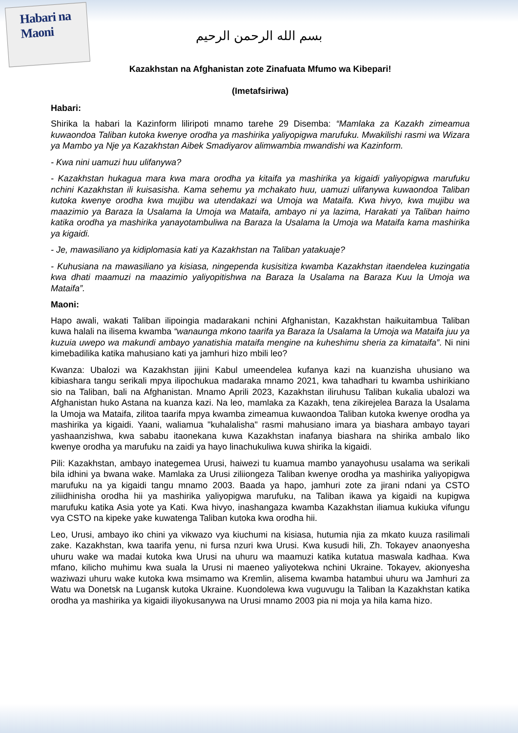Habari na Maoni
بسم الله الرحمن الرحيم
Kazakhstan na Afghanistan zote Zinafuata Mfumo wa Kibepari!
(Imetafsiriwa)
Habari:
Shirika la habari la Kazinform liliripoti mnamo tarehe 29 Disemba: “Mamlaka za Kazakh zimeamua kuwaondoa Taliban kutoka kwenye orodha ya mashirika yaliyopigwa marufuku. Mwakilishi rasmi wa Wizara ya Mambo ya Nje ya Kazakhstan Aibek Smadiyarov alimwambia mwandishi wa Kazinform.
- Kwa nini uamuzi huu ulifanywa?
- Kazakhstan hukagua mara kwa mara orodha ya kitaifa ya mashirika ya kigaidi yaliyopigwa marufuku nchini Kazakhstan ili kuisasisha. Kama sehemu ya mchakato huu, uamuzi ulifanywa kuwaondoa Taliban kutoka kwenye orodha kwa mujibu wa utendakazi wa Umoja wa Mataifa. Kwa hivyo, kwa mujibu wa maazimio ya Baraza la Usalama la Umoja wa Mataifa, ambayo ni ya lazima, Harakati ya Taliban haimo katika orodha ya mashirika yanayotambuliwa na Baraza la Usalama la Umoja wa Mataifa kama mashirika ya kigaidi.
- Je, mawasiliano ya kidiplomasia kati ya Kazakhstan na Taliban yatakuaje?
- Kuhusiana na mawasiliano ya kisiasa, ningependa kusisitiza kwamba Kazakhstan itaendelea kuzingatia kwa dhati maamuzi na maazimio yaliyopitishwa na Baraza la Usalama na Baraza Kuu la Umoja wa Mataifa”.
Maoni:
Hapo awali, wakati Taliban ilipoingia madarakani nchini Afghanistan, Kazakhstan haikuitambua Taliban kuwa halali na ilisema kwamba “wanaunga mkono taarifa ya Baraza la Usalama la Umoja wa Mataifa juu ya kuzuia uwepo wa makundi ambayo yanatishia mataifa mengine na kuheshimu sheria za kimataifa”. Ni nini kimebadilika katika mahusiano kati ya jamhuri hizo mbili leo?
Kwanza: Ubalozi wa Kazakhstan jijini Kabul umeendelea kufanya kazi na kuanzisha uhusiano wa kibiashara tangu serikali mpya ilipochukua madaraka mnamo 2021, kwa tahadhari tu kwamba ushirikiano sio na Taliban, bali na Afghanistan. Mnamo Aprili 2023, Kazakhstan iliruhusu Taliban kukalia ubalozi wa Afghanistan huko Astana na kuanza kazi. Na leo, mamlaka za Kazakh, tena zikirejelea Baraza la Usalama la Umoja wa Mataifa, zilitoa taarifa mpya kwamba zimeamua kuwaondoa Taliban kutoka kwenye orodha ya mashirika ya kigaidi. Yaani, waliamua "kuhalalisha" rasmi mahusiano imara ya biashara ambayo tayari yashaanzishwa, kwa sababu itaonekana kuwa Kazakhstan inafanya biashara na shirika ambalo liko kwenye orodha ya marufuku na zaidi ya hayo linachukuliwa kuwa shirika la kigaidi.
Pili: Kazakhstan, ambayo inategemea Urusi, haiwezi tu kuamua mambo yanayohusu usalama wa serikali bila idhini ya bwana wake. Mamlaka za Urusi ziliiongeza Taliban kwenye orodha ya mashirika yaliyopigwa marufuku na ya kigaidi tangu mnamo 2003. Baada ya hapo, jamhuri zote za jirani ndani ya CSTO ziliidhinisha orodha hii ya mashirika yaliyopigwa marufuku, na Taliban ikawa ya kigaidi na kupigwa marufuku katika Asia yote ya Kati. Kwa hivyo, inashangaza kwamba Kazakhstan iliamua kukiuka vifungu vya CSTO na kipeke yake kuwatenga Taliban kutoka kwa orodha hii.
Leo, Urusi, ambayo iko chini ya vikwazo vya kiuchumi na kisiasa, hutumia njia za mkato kuuza rasilimali zake. Kazakhstan, kwa taarifa yenu, ni fursa nzuri kwa Urusi. Kwa kusudi hili, Zh. Tokayev anaonyesha uhuru wake wa madai kutoka kwa Urusi na uhuru wa maamuzi katika kutatua maswala kadhaa. Kwa mfano, kilicho muhimu kwa suala la Urusi ni maeneo yaliyotekwa nchini Ukraine. Tokayev, akionyesha waziwazi uhuru wake kutoka kwa msimamo wa Kremlin, alisema kwamba hatambui uhuru wa Jamhuri za Watu wa Donetsk na Lugansk kutoka Ukraine. Kuondolewa kwa vuguvugu la Taliban la Kazakhstan katika orodha ya mashirika ya kigaidi iliyokusanywa na Urusi mnamo 2003 pia ni moja ya hila kama hizo.